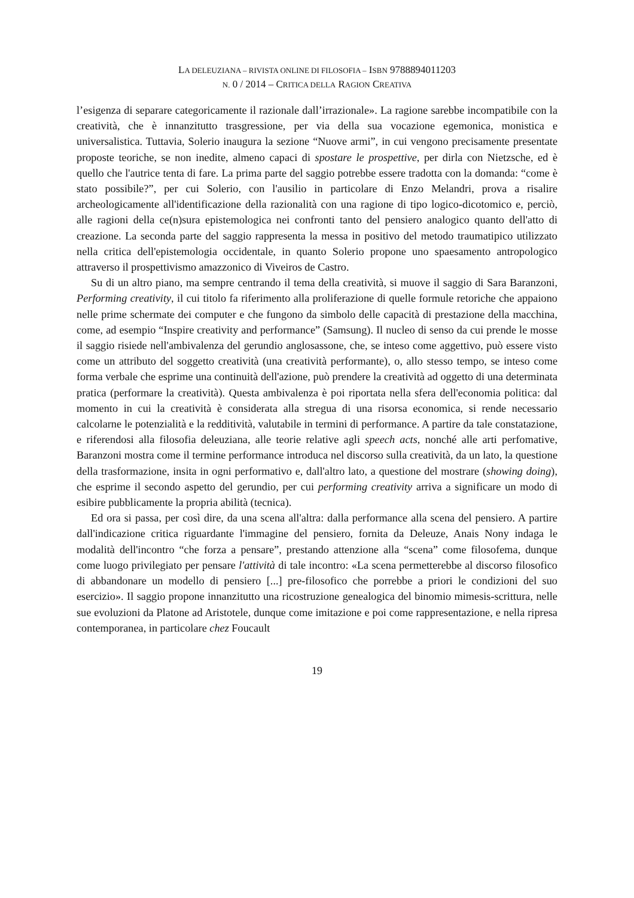LA DELEUZIANA – RIVISTA ONLINE DI FILOSOFIA – ISBN 9788894011203
N. 0 / 2014 – CRITICA DELLA RAGION CREATIVA
l’esigenza di separare categoricamente il razionale dall’irrazionale». La ragione sarebbe incompatibile con la creatività, che è innanzitutto trasgressione, per via della sua vocazione egemonica, monistica e universalistica. Tuttavia, Solerio inaugura la sezione “Nuove armi”, in cui vengono precisamente presentate proposte teoriche, se non inedite, almeno capaci di spostare le prospettive, per dirla con Nietzsche, ed è quello che l'autrice tenta di fare. La prima parte del saggio potrebbe essere tradotta con la domanda: “come è stato possibile?”, per cui Solerio, con l'ausilio in particolare di Enzo Melandri, prova a risalire archeologicamente all'identificazione della razionalità con una ragione di tipo logico-dicotomico e, perciò, alle ragioni della ce(n)sura epistemologica nei confronti tanto del pensiero analogico quanto dell'atto di creazione. La seconda parte del saggio rappresenta la messa in positivo del metodo traumatipico utilizzato nella critica dell'epistemologia occidentale, in quanto Solerio propone uno spaesamento antropologico attraverso il prospettivismo amazzonico di Viveiros de Castro.
Su di un altro piano, ma sempre centrando il tema della creatività, si muove il saggio di Sara Baranzoni, Performing creativity, il cui titolo fa riferimento alla proliferazione di quelle formule retoriche che appaiono nelle prime schermate dei computer e che fungono da simbolo delle capacità di prestazione della macchina, come, ad esempio “Inspire creativity and performance” (Samsung). Il nucleo di senso da cui prende le mosse il saggio risiede nell'ambivalenza del gerundio anglosassone, che, se inteso come aggettivo, può essere visto come un attributo del soggetto creatività (una creatività performante), o, allo stesso tempo, se inteso come forma verbale che esprime una continuità dell'azione, può prendere la creatività ad oggetto di una determinata pratica (performare la creatività). Questa ambivalenza è poi riportata nella sfera dell'economia politica: dal momento in cui la creatività è considerata alla stregua di una risorsa economica, si rende necessario calcolarne le potenzialità e la redditività, valutabile in termini di performance. A partire da tale constatazione, e riferendosi alla filosofia deleuziana, alle teorie relative agli speech acts, nonché alle arti perfomative, Baranzoni mostra come il termine performance introduca nel discorso sulla creatività, da un lato, la questione della trasformazione, insita in ogni performativo e, dall'altro lato, a questione del mostrare (showing doing), che esprime il secondo aspetto del gerundio, per cui performing creativity arriva a significare un modo di esibire pubblicamente la propria abilità (tecnica).
Ed ora si passa, per così dire, da una scena all'altra: dalla performance alla scena del pensiero. A partire dall'indicazione critica riguardante l'immagine del pensiero, fornita da Deleuze, Anais Nony indaga le modalità dell'incontro “che forza a pensare”, prestando attenzione alla “scena” come filosofema, dunque come luogo privilegiato per pensare l'attività di tale incontro: «La scena permetterebbe al discorso filosofico di abbandonare un modello di pensiero [...] pre-filosofico che porrebbe a priori le condizioni del suo esercizio». Il saggio propone innanzitutto una ricostruzione genealogica del binomio mimesis-scrittura, nelle sue evoluzioni da Platone ad Aristotele, dunque come imitazione e poi come rappresentazione, e nella ripresa contemporanea, in particolare chez Foucault
19